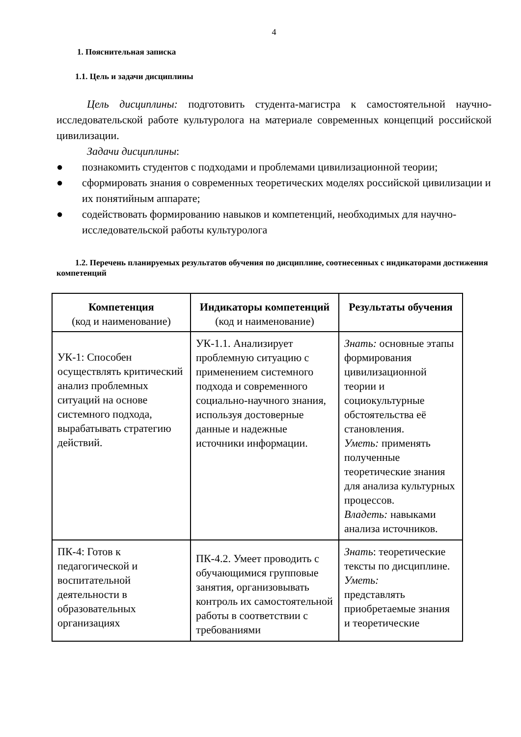4
1. Пояснительная записка
1.1. Цель и задачи дисциплины
Цель дисциплины: подготовить студента-магистра к самостоятельной научно-исследовательской работе культуролога на материале современных концепций российской цивилизации.
Задачи дисциплины:
● познакомить студентов с подходами и проблемами цивилизационной теории;
● сформировать знания о современных теоретических моделях российской цивилизации и их понятийным аппарате;
● содействовать формированию навыков и компетенций, необходимых для научно-исследовательской работы культуролога
1.2. Перечень планируемых результатов обучения по дисциплине, соотнесенных с индикаторами достижения компетенций
| Компетенция (код и наименование) | Индикаторы компетенций (код и наименование) | Результаты обучения |
| --- | --- | --- |
| УК-1: Способен осуществлять критический анализ проблемных ситуаций на основе системного подхода, вырабатывать стратегию действий. | УК-1.1. Анализирует проблемную ситуацию с применением системного подхода и современного социально-научного знания, используя достоверные данные и надежные источники информации. | Знать: основные этапы формирования цивилизационной теории и социокультурные обстоятельства её становления. Уметь: применять полученные теоретические знания для анализа культурных процессов. Владеть: навыками анализа источников. |
| ПК-4: Готов к педагогической и воспитательной деятельности в образовательных организациях | ПК-4.2. Умеет проводить с обучающимися групповые занятия, организовывать контроль их самостоятельной работы в соответствии с требованиями | Знать : теоретические тексты по дисциплине. Уметь: представлять приобретаемые знания и теоретические |